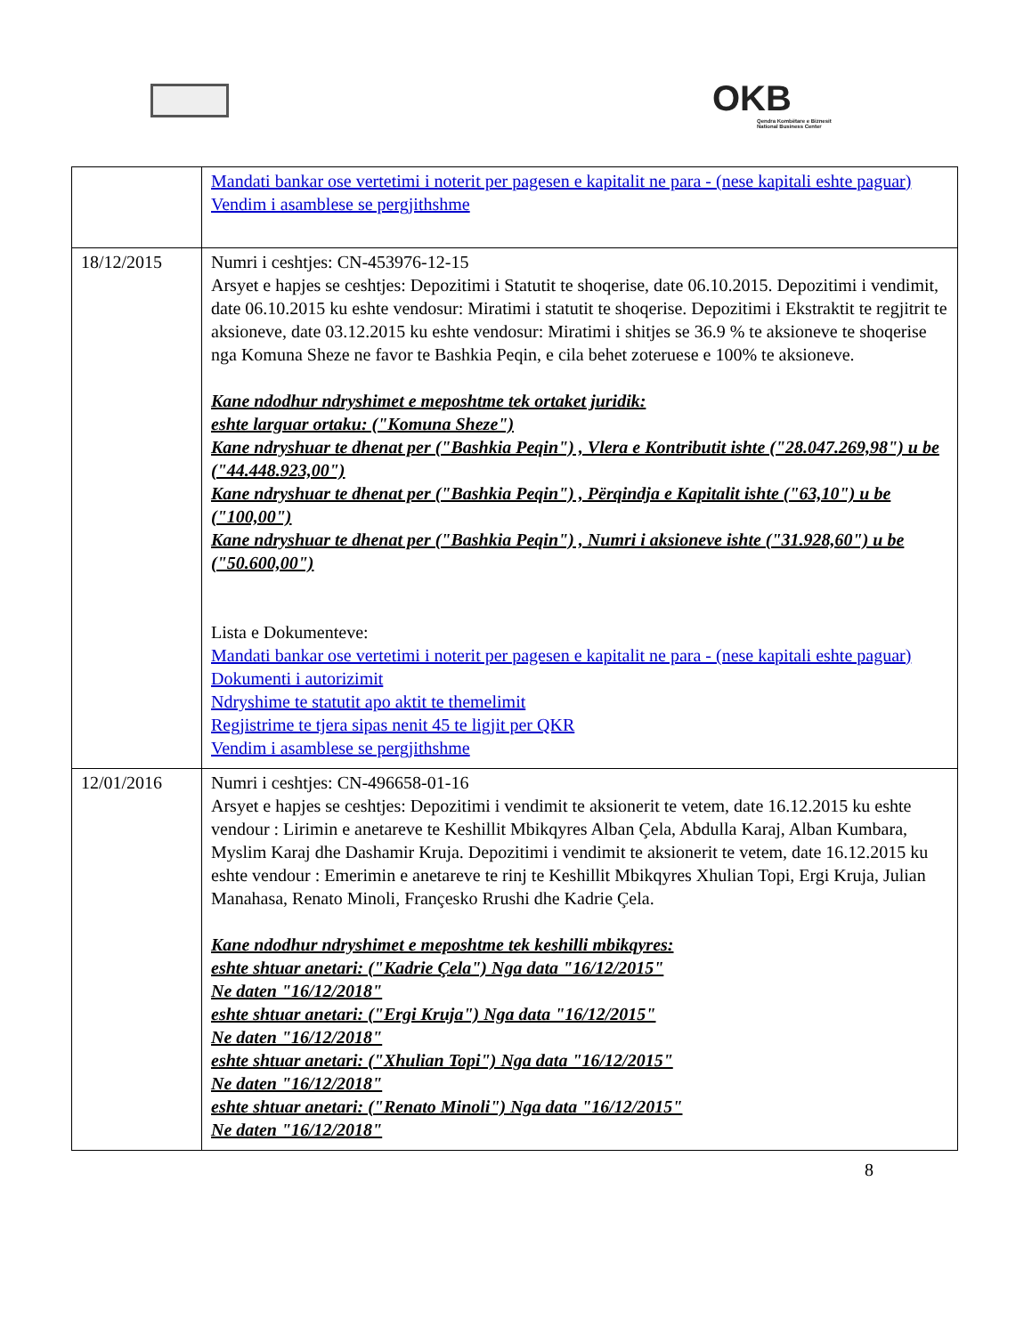OKB
Qendra Kombëtare e Biznesit
National Business Center
| | Mandati bankar ose vertetimi i noterit per pagesen e kapitalit ne para - (nese kapitali eshte paguar) Vendim i asamblese se pergjithshme |
| 18/12/2015 | Numri i ceshtjes: CN-453976-12-15 Arsyet e hapjes se ceshtjes: Depozitimi i Statutit te shoqerise, date 06.10.2015. Depozitimi i vendimit, date 06.10.2015 ku eshte vendosur: Miratimi i statutit te shoqerise. Depozitimi i Ekstraktit te regjitrit te aksioneve, date 03.12.2015 ku eshte vendosur: Miratimi i shitjes se 36.9 % te aksioneve te shoqerise nga Komuna Sheze ne favor te Bashkia Peqin, e cila behet zoteruese e 100% te aksioneve. Kane ndodhur ndryshimet e meposhtme tek ortaket juridik: eshte larguar ortaku: ("Komuna Sheze") Kane ndryshuar te dhenat per ("Bashkia Peqin") , Vlera e Kontributit ishte ("28.047.269,98") u be ("44.448.923,00") Kane ndryshuar te dhenat per ("Bashkia Peqin") , Përqindja e Kapitalit ishte ("63,10") u be ("100,00") Kane ndryshuar te dhenat per ("Bashkia Peqin") , Numri i aksioneve ishte ("31.928,60") u be ("50.600,00") Lista e Dokumenteve: Mandati bankar ose vertetimi i noterit per pagesen e kapitalit ne para - (nese kapitali eshte paguar) Dokumenti i autorizimit Ndryshime te statutit apo aktit te themelimit Regjistrime te tjera sipas nenit 45 te ligjit per QKR Vendim i asamblese se pergjithshme |
| 12/01/2016 | Numri i ceshtjes: CN-496658-01-16 Arsyet e hapjes se ceshtjes: Depozitimi i vendimit te aksionerit te vetem, date 16.12.2015 ku eshte vendour : Lirimin e anetareve te Keshillit Mbikqyres Alban Çela, Abdulla Karaj, Alban Kumbara, Myslim Karaj dhe Dashamir Kruja. Depozitimi i vendimit te aksionerit te vetem, date 16.12.2015 ku eshte vendour : Emerimin e anetareve te rinj te Keshillit Mbikqyres Xhulian Topi, Ergi Kruja, Julian Manahasa, Renato Minoli, Françesko Rrushi dhe Kadrie Çela. Kane ndodhur ndryshimet e meposhtme tek keshilli mbikqyres: eshte shtuar anetari: ("Kadrie Çela") Nga data "16/12/2015" Ne daten "16/12/2018" eshte shtuar anetari: ("Ergi Kruja") Nga data "16/12/2015" Ne daten "16/12/2018" eshte shtuar anetari: ("Xhulian Topi") Nga data "16/12/2015" Ne daten "16/12/2018" eshte shtuar anetari: ("Renato Minoli") Nga data "16/12/2015" Ne daten "16/12/2018" |
8